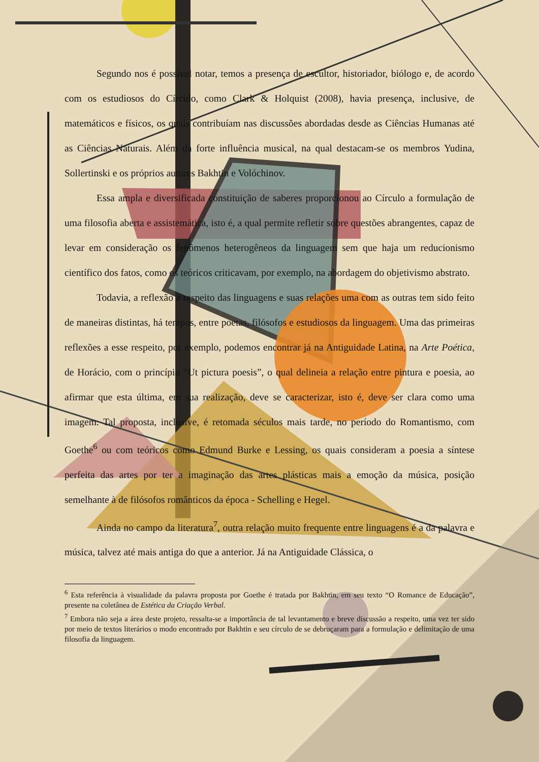Segundo nos é possível notar, temos a presença de escultor, historiador, biólogo e, de acordo com os estudiosos do Círculo, como Clark & Holquist (2008), havia presença, inclusive, de matemáticos e físicos, os quais contribuíam nas discussões abordadas desde as Ciências Humanas até as Ciências Naturais. Além da forte influência musical, na qual destacam-se os membros Yudina, Sollertinski e os próprios autores Bakhtin e Volóchinov.
Essa ampla e diversificada constituição de saberes proporcionou ao Círculo a formulação de uma filosofia aberta e assistemática, isto é, a qual permite refletir sobre questões abrangentes, capaz de levar em consideração os fenômenos heterogêneos da linguagem sem que haja um reducionismo científico dos fatos, como os teóricos criticavam, por exemplo, na abordagem do objetivismo abstrato.
Todavia, a reflexão a respeito das linguagens e suas relações uma com as outras tem sido feito de maneiras distintas, há tempos, entre poetas, filósofos e estudiosos da linguagem. Uma das primeiras reflexões a esse respeito, por exemplo, podemos encontrar já na Antiguidade Latina, na Arte Poética, de Horácio, com o princípio “Ut pictura poesis”, o qual delineia a relação entre pintura e poesia, ao afirmar que esta última, em sua realização, deve se caracterizar, isto é, deve ser clara como uma imagem. Tal proposta, inclusive, é retomada séculos mais tarde, no período do Romantismo, com Goethe<sup>6</sup> ou com teóricos como Edmund Burke e Lessing, os quais consideram a poesia a síntese perfeita das artes por ter a imaginação das artes plásticas mais a emoção da música, posição semelhante à de filósofos românticos da época - Schelling e Hegel.
Ainda no campo da literatura<sup>7</sup>, outra relação muito frequente entre linguagens é a da palavra e música, talvez até mais antiga do que a anterior. Já na Antiguidade Clássica, o
<sup>6</sup> Esta referência à visualidade da palavra proposta por Goethe é tratada por Bakhtin, em seu texto “O Romance de Educação”, presente na coletânea de Estética da Criação Verbal.
<sup>7</sup> Embora não seja a área deste projeto, ressalta-se a importância de tal levantamento e breve discussão a respeito, uma vez ter sido por meio de textos literários o modo encontrado por Bakhtin e seu círculo de se debruçaram para a formulação e delimitação de uma filosofia da linguagem.